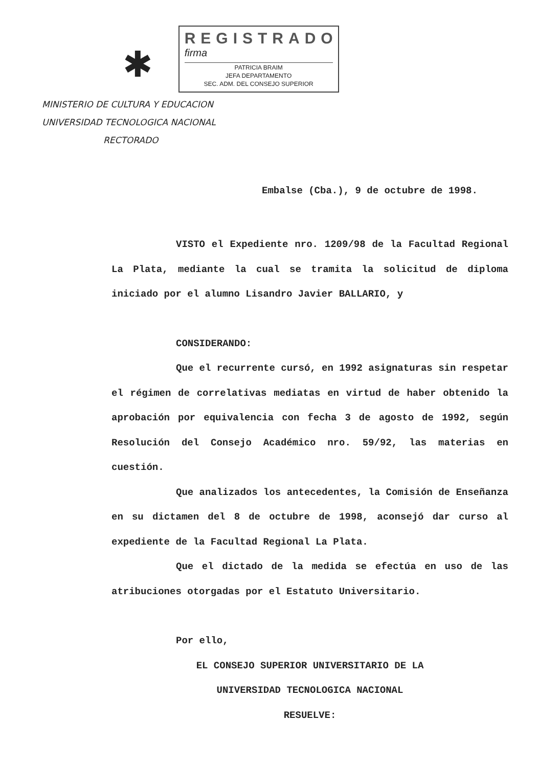✱
REGISTRADO
firma
PATRICIA BRAIM
JEFA DEPARTAMENTO
SEC. ADM. DEL CONSEJO SUPERIOR
MINISTERIO DE CULTURA Y EDUCACION
UNIVERSIDAD TECNOLOGICA NACIONAL
RECTORADO
Embalse (Cba.), 9 de octubre de 1998.
VISTO el Expediente nro. 1209/98 de la Facultad Regional La Plata, mediante la cual se tramita la solicitud de diploma iniciado por el alumno Lisandro Javier BALLARIO, y
CONSIDERANDO:
Que el recurrente cursó, en 1992 asignaturas sin respetar el régimen de correlativas mediatas en virtud de haber obtenido la aprobación por equivalencia con fecha 3 de agosto de 1992, según Resolución del Consejo Académico nro. 59/92, las materias en cuestión.
Que analizados los antecedentes, la Comisión de Enseñanza en su dictamen del 8 de octubre de 1998, aconsejó dar curso al expediente de la Facultad Regional La Plata.
Que el dictado de la medida se efectúa en uso de las atribuciones otorgadas por el Estatuto Universitario.
Por ello,
EL CONSEJO SUPERIOR UNIVERSITARIO DE LA
UNIVERSIDAD TECNOLOGICA NACIONAL
RESUELVE: